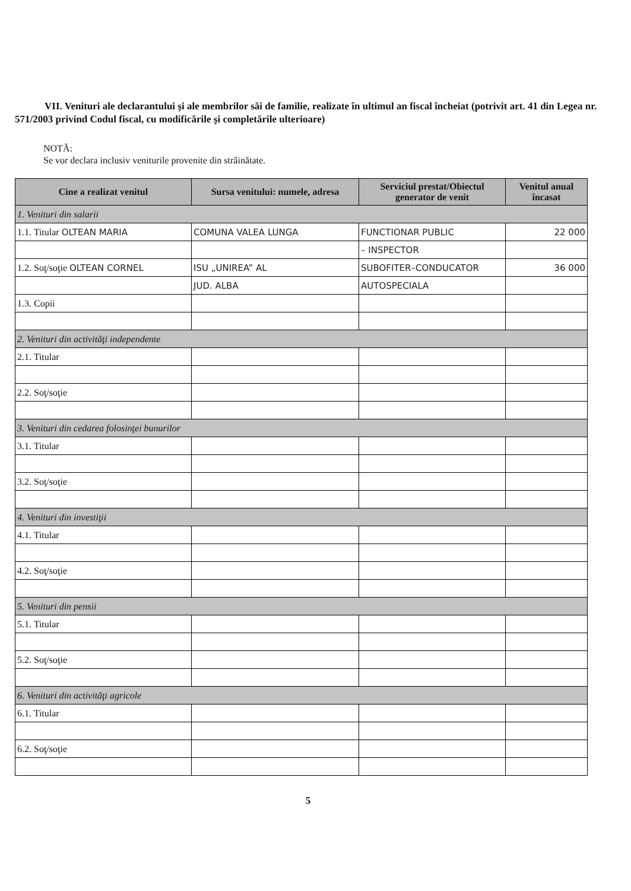VII. Venituri ale declarantului şi ale membrilor săi de familie, realizate în ultimul an fiscal încheiat (potrivit art. 41 din Legea nr. 571/2003 privind Codul fiscal, cu modificările şi completările ulterioare)
NOTĂ:
Se vor declara inclusiv veniturile provenite din străinătate.
| Cine a realizat venitul | Sursa venitului: numele, adresa | Serviciul prestat/Obiectul generator de venit | Venitul anual încasat |
| --- | --- | --- | --- |
| 1. Venituri din salarii | | | |
| 1.1. Titular OLTEAN MARIA | COMUNA VALEA LUNGA | FUNCTIONAR PUBLIC | 22 000 |
| | | – INSPECTOR | |
| 1.2. Soţ/soţie OLTEAN CORNEL | ISU „UNIREA” AL | SUBOFITER–CONDUCATOR | 36 000 |
| | JUD. ALBA | AUTOSPECIALA | |
| 1.3. Copii | | | |
| 2. Venituri din activităţi independente | | | |
| 2.1. Titular | | | |
| 2.2. Soţ/soţie | | | |
| 3. Venituri din cedarea folosinţei bunurilor | | | |
| 3.1. Titular | | | |
| 3.2. Soţ/soţie | | | |
| 4. Venituri din investiţii | | | |
| 4.1. Titular | | | |
| 4.2. Soţ/soţie | | | |
| 5. Venituri din pensii | | | |
| 5.1. Titular | | | |
| 5.2. Soţ/soţie | | | |
| 6. Venituri din activităţi agricole | | | |
| 6.1. Titular | | | |
| 6.2. Soţ/soţie | | | |
5